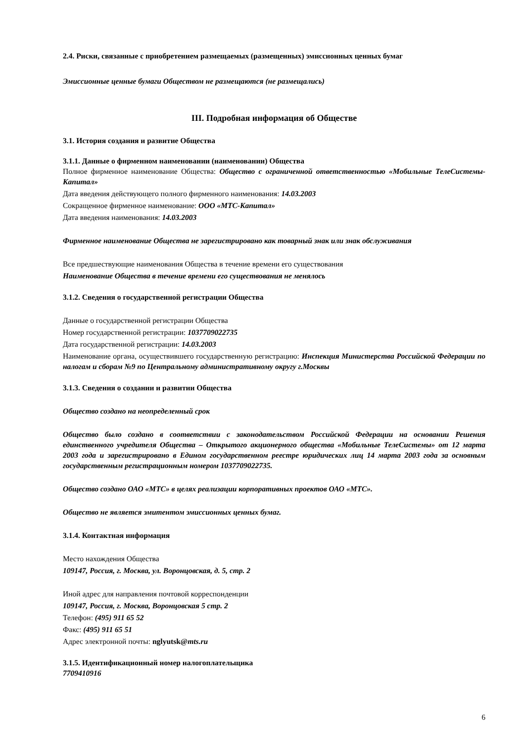2.4. Риски, связанные с приобретением размещаемых (размещенных) эмиссионных ценных бумаг
Эмиссионные ценные бумаги Обществом не размещаются (не размещались)
III. Подробная информация об Обществе
3.1. История создания и развитие Общества
3.1.1. Данные о фирменном наименовании (наименовании) Общества
Полное фирменное наименование Общества: Общество с ограниченной ответственностью «Мобильные ТелеСистемы-Капитал»
Дата введения действующего полного фирменного наименования: 14.03.2003
Сокращенное фирменное наименование: ООО «МТС-Капитал»
Дата введения наименования: 14.03.2003
Фирменное наименование Общества не зарегистрировано как товарный знак или знак обслуживания
Все предшествующие наименования Общества в течение времени его существования
Наименование Общества в течение времени его существования не менялось
3.1.2. Сведения о государственной регистрации Общества
Данные о государственной регистрации Общества
Номер государственной регистрации: 1037709022735
Дата государственной регистрации: 14.03.2003
Наименование органа, осуществившего государственную регистрацию: Инспекция Министерства Российской Федерации по налогам и сборам №9 по Центральному административному округу г.Москвы
3.1.3. Сведения о создании и развитии Общества
Общество создано на неопределенный срок
Общество было создано в соответствии с законодательством Российской Федерации на основании Решения единственного учредителя Общества – Открытого акционерного общества «Мобильные ТелеСистемы» от 12 марта 2003 года и зарегистрировано в Едином государственном реестре юридических лиц 14 марта 2003 года за основным государственным регистрационным номером 1037709022735.
Общество создано ОАО «МТС» в целях реализации корпоративных проектов ОАО «МТС».
Общество не является эмитентом эмиссионных ценных бумаг.
3.1.4. Контактная информация
Место нахождения Общества
109147, Россия, г. Москва, ул. Воронцовская, д. 5, стр. 2
Иной адрес для направления почтовой корреспонденции
109147, Россия, г. Москва, Воронцовская 5 стр. 2
Телефон: (495) 911 65 52
Факс: (495) 911 65 51
Адрес электронной почты: nglyutsk@mts.ru
3.1.5. Идентификационный номер налогоплательщика
7709410916
6